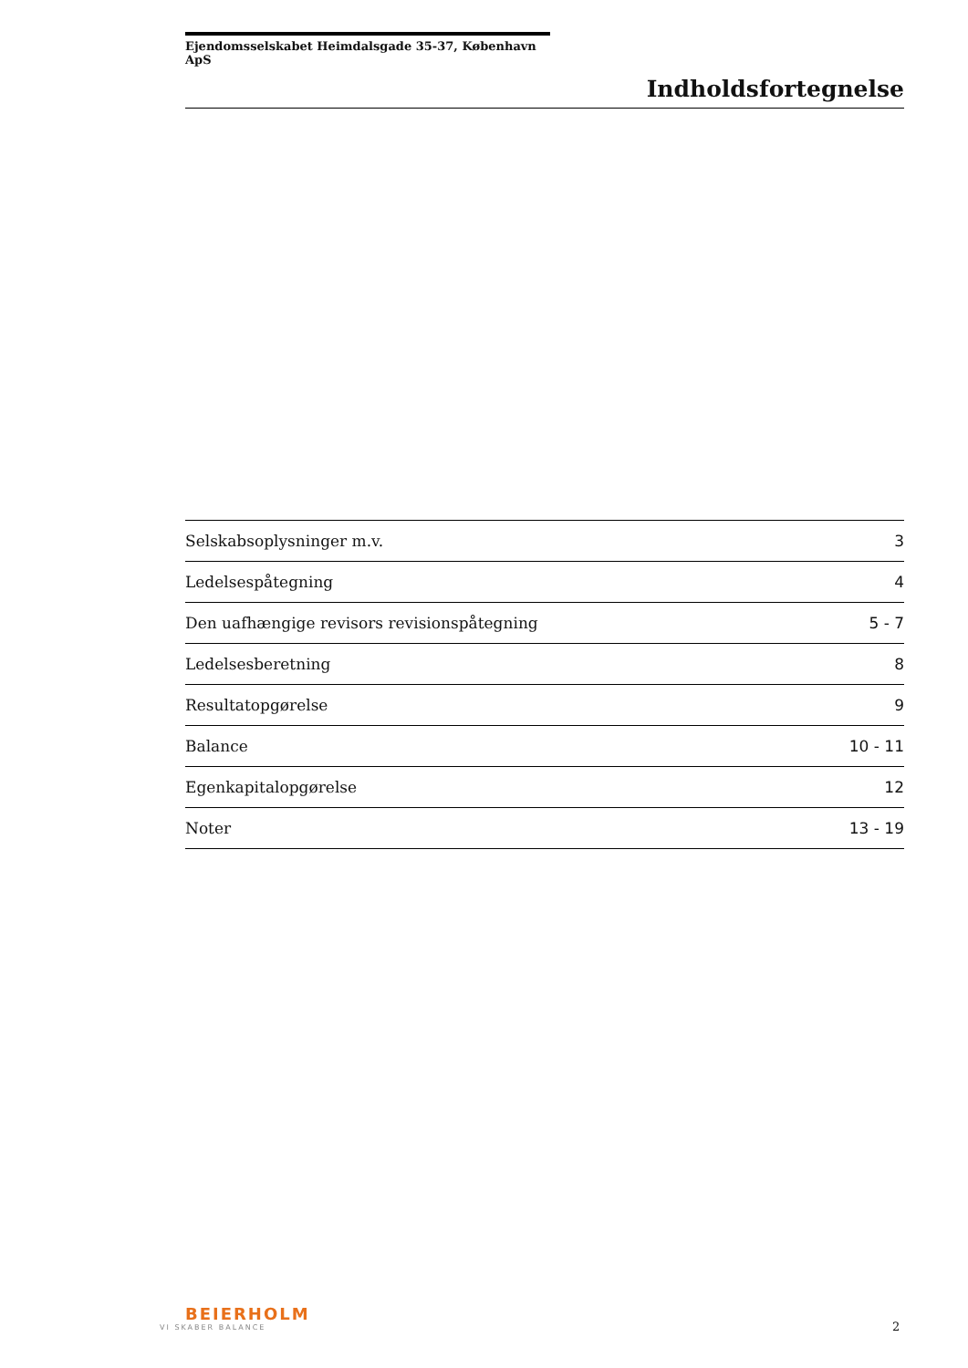Ejendomsselskabet Heimdalsgade 35-37, København ApS
Indholdsfortegnelse
| Selskabsoplysninger m.v. | 3 |
| Ledelsespåtegning | 4 |
| Den uafhængige revisors revisionspåtegning | 5 - 7 |
| Ledelsesberetning | 8 |
| Resultatopgørelse | 9 |
| Balance | 10 - 11 |
| Egenkapitalopgørelse | 12 |
| Noter | 13 - 19 |
BEIERHOLM
VI SKABER BALANCE
2